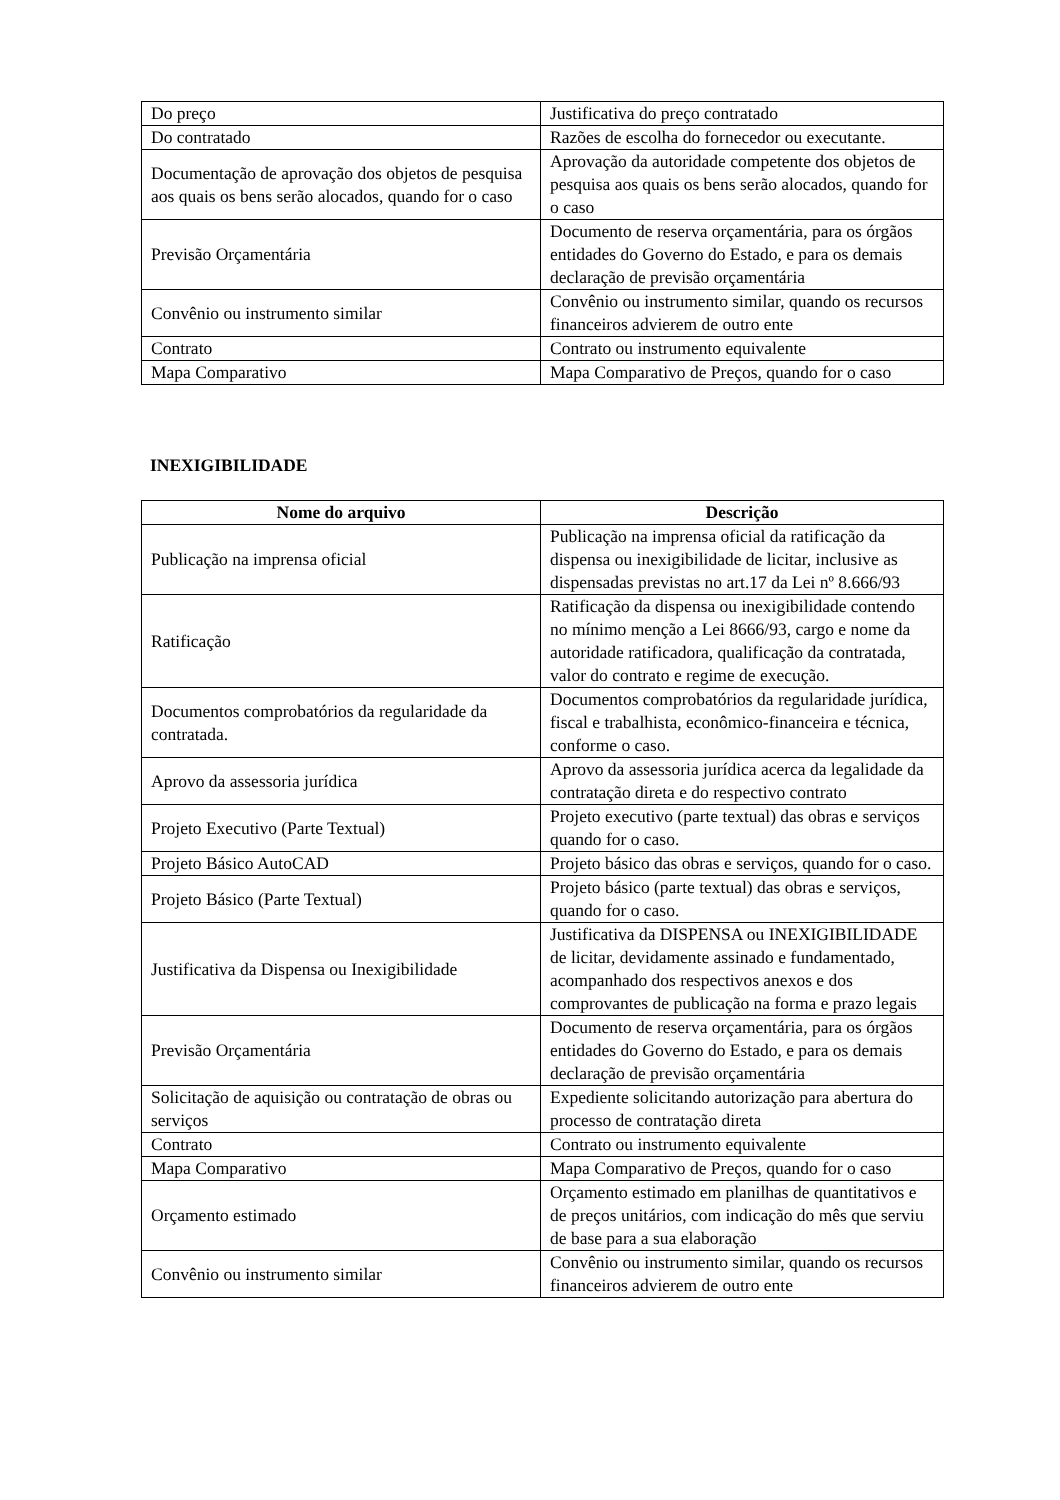| Do preço | Justificativa do preço contratado |
| Do contratado | Razões de escolha do fornecedor ou executante. |
| Documentação de aprovação dos objetos de pesquisa aos quais os bens serão alocados, quando for o caso | Aprovação da autoridade competente dos objetos de pesquisa aos quais os bens serão alocados, quando for o caso |
| Previsão Orçamentária | Documento de reserva orçamentária, para os órgãos entidades do Governo do Estado, e para os demais declaração de previsão orçamentária |
| Convênio ou instrumento similar | Convênio ou instrumento similar, quando os recursos financeiros advierem de outro ente |
| Contrato | Contrato ou instrumento equivalente |
| Mapa Comparativo | Mapa Comparativo de Preços, quando for o caso |
INEXIGIBILIDADE
| Nome do arquivo | Descrição |
| --- | --- |
| Publicação na imprensa oficial | Publicação na imprensa oficial da ratificação da dispensa ou inexigibilidade de licitar, inclusive as dispensadas previstas no art.17 da Lei nº 8.666/93 |
| Ratificação | Ratificação da dispensa ou inexigibilidade contendo no mínimo menção a Lei 8666/93, cargo e nome da autoridade ratificadora, qualificação da contratada, valor do contrato e regime de execução. |
| Documentos comprobatórios da regularidade da contratada. | Documentos comprobatórios da regularidade jurídica, fiscal e trabalhista, econômico-financeira e técnica, conforme o caso. |
| Aprovo da assessoria jurídica | Aprovo da assessoria jurídica acerca da legalidade da contratação direta e do respectivo contrato |
| Projeto Executivo (Parte Textual) | Projeto executivo (parte textual) das obras e serviços quando for o caso. |
| Projeto Básico AutoCAD | Projeto básico das obras e serviços, quando for o caso. |
| Projeto Básico (Parte Textual) | Projeto básico (parte textual) das obras e serviços, quando for o caso. |
| Justificativa da Dispensa ou Inexigibilidade | Justificativa da DISPENSA ou INEXIGIBILIDADE de licitar, devidamente assinado e fundamentado, acompanhado dos respectivos anexos e dos comprovantes de publicação na forma e prazo legais |
| Previsão Orçamentária | Documento de reserva orçamentária, para os órgãos entidades do Governo do Estado, e para os demais declaração de previsão orçamentária |
| Solicitação de aquisição ou contratação de obras ou serviços | Expediente solicitando autorização para abertura do processo de contratação direta |
| Contrato | Contrato ou instrumento equivalente |
| Mapa Comparativo | Mapa Comparativo de Preços, quando for o caso |
| Orçamento estimado | Orçamento estimado em planilhas de quantitativos e de preços unitários, com indicação do mês que serviu de base para a sua elaboração |
| Convênio ou instrumento similar | Convênio ou instrumento similar, quando os recursos financeiros advierem de outro ente |